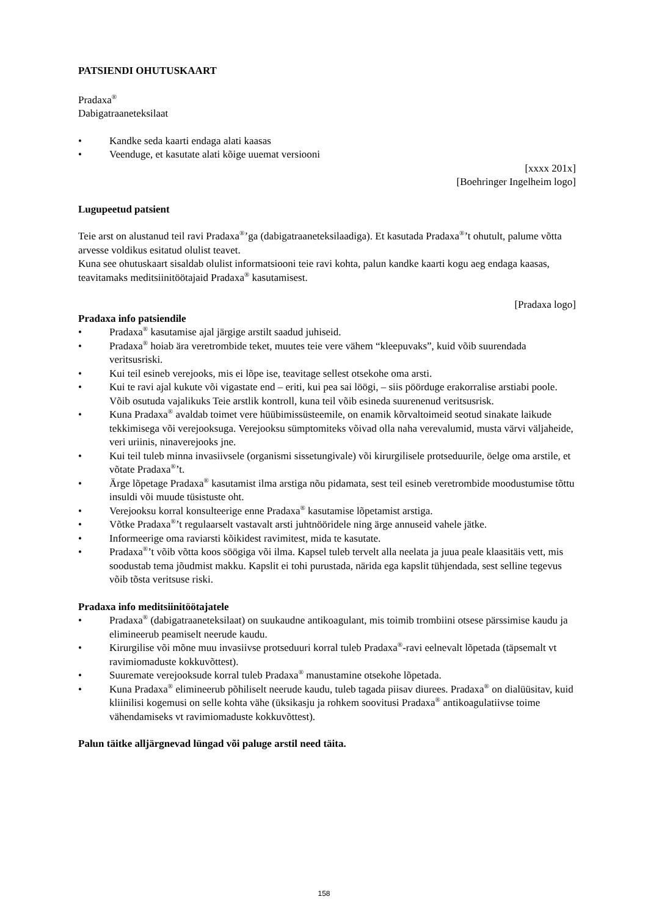PATSIENDI OHUTUSKAART
Pradaxa<sup>®</sup>
Dabigatraaneteksilaat
• Kandke seda kaarti endaga alati kaasas
• Veenduge, et kasutate alati kõige uuemat versiooni
[xxxx 201x]
[Boehringer Ingelheim logo]
Lugupeetud patsient
Teie arst on alustanud teil ravi Pradaxa<sup>®</sup>’ga (dabigatraaneteksilaadiga). Et kasutada Pradaxa<sup>®</sup>’t ohutult, palume võtta arvesse voldikus esitatud olulist teavet.
Kuna see ohutuskaart sisaldab olulist informatsiooni teie ravi kohta, palun kandke kaarti kogu aeg endaga kaasas, teavitamaks meditsiinitöötajaid Pradaxa<sup>®</sup> kasutamisest.
[Pradaxa logo]
Pradaxa info patsiendile
• Pradaxa<sup>®</sup> kasutamise ajal järgige arstilt saadud juhiseid.
• Pradaxa<sup>®</sup> hoiab ära veretrombide teket, muutes teie vere vähem “kleepuvaks”, kuid võib suurendada veritsusriski.
• Kui teil esineb verejooks, mis ei lõpe ise, teavitage sellest otsekohe oma arsti.
• Kui te ravi ajal kukute või vigastate end – eriti, kui pea sai löögi, – siis pöörduge erakorralise arstiabi poole. Võib osutuda vajalikuks Teie arstlik kontroll, kuna teil võib esineda suurenenud veritsusrisk.
• Kuna Pradaxa<sup>®</sup> avaldab toimet vere hüübimissüsteemile, on enamik kõrvaltoimeid seotud sinakate laikude tekkimisega või verejooksuga. Verejooksu sümptomiteks võivad olla naha verevalumid, musta värvi väljaheide, veri uriinis, ninaverejooks jne.
• Kui teil tuleb minna invasiivsele (organismi sissetungivale) või kirurgilisele protseduurile, öelge oma arstile, et võtate Pradaxa<sup>®</sup>’t.
• Ärge lõpetage Pradaxa<sup>®</sup> kasutamist ilma arstiga nõu pidamata, sest teil esineb veretrombide moodustumise tõttu insuldi või muude tüsistuste oht.
• Verejooksu korral konsulteerige enne Pradaxa<sup>®</sup> kasutamise lõpetamist arstiga.
• Võtke Pradaxa<sup>®</sup>’t regulaarselt vastavalt arsti juhtnööridele ning ärge annuseid vahele jätke.
• Informeerige oma raviarsti kõikidest ravimitest, mida te kasutate.
• Pradaxa<sup>®</sup>’t võib võtta koos söögiga või ilma. Kapsel tuleb tervelt alla neelata ja juua peale klaasitäis vett, mis soodustab tema jõudmist makku. Kapslit ei tohi purustada, närida ega kapslit tühjendada, sest selline tegevus võib tõsta veritsuse riski.
Pradaxa info meditsiinitöötajatele
• Pradaxa<sup>®</sup> (dabigatraaneteksilaat) on suukaudne antikoagulant, mis toimib trombiini otsese pärssimise kaudu ja elimineerub peamiselt neerude kaudu.
• Kirurgilise või mõne muu invasiivse protseduuri korral tuleb Pradaxa<sup>®</sup>-ravi eelnevalt lõpetada (täpsemalt vt ravimiomaduste kokkuvõttest).
• Suuremate verejooksude korral tuleb Pradaxa<sup>®</sup> manustamine otsekohe lõpetada.
• Kuna Pradaxa<sup>®</sup> elimineerub põhiliselt neerude kaudu, tuleb tagada piisav diurees. Pradaxa<sup>®</sup> on dialüüsitav, kuid kliinilisi kogemusi on selle kohta vähe (üksikasju ja rohkem soovitusi Pradaxa<sup>®</sup> antikoagulatiivse toime vähendamiseks vt ravimiomaduste kokkuvõttest).
Palun täitke alljärgnevad lüngad või paluge arstil need täita.
158